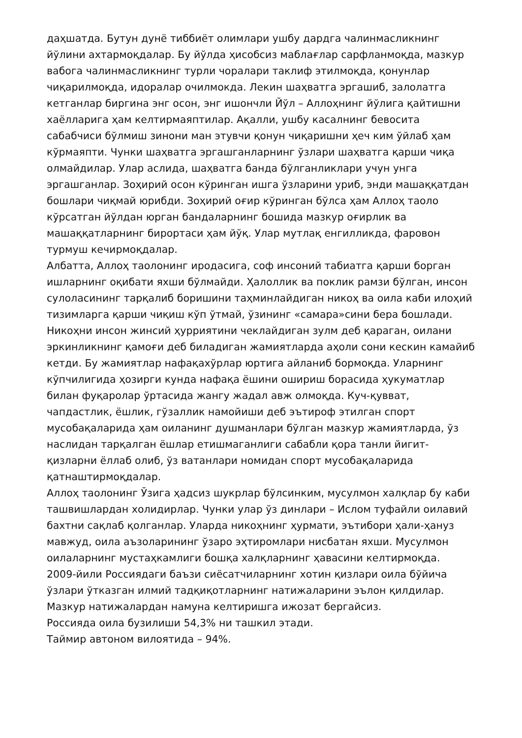даҳшатда. Бутун дунё тиббиёт олимлари ушбу дардга чалинмасликнинг йўлини ахтармоқдалар. Бу йўлда ҳисобсиз маблағлар сарфланмоқда, мазкур вабога чалинмасликнинг турли чоралари таклиф этилмоқда, қонунлар чиқарилмоқда, идоралар очилмокда. Лекин шаҳватга эргашиб, залолатга кетганлар биргина энг осон, энг ишончли Йўл – Аллоҳнинг йўлига қайтишни хаёлларига ҳам келтирмаяптилар. Ақалли, ушбу касалнинг бевосита сабабчиси бўлмиш зинони ман этувчи қонун чиқаришни ҳеч ким ўйлаб ҳам кўрмаяпти. Чунки шаҳватга эргашганларнинг ўзлари шаҳватга қарши чиқа олмайдилар. Улар аслида, шаҳватга банда бўлганликлари учун унга эргашганлар. Зоҳирий осон кўринган ишга ўзларини уриб, энди машаққатдан бошлари чиқмай юрибди. Зоҳирий оғир кўринган бўлса ҳам Аллоҳ таоло кўрсатган йўлдан юрган бандаларнинг бошида мазкур оғирлик ва машаққатларнинг бирортаси ҳам йўқ. Улар мутлақ енгилликда, фаровон турмуш кечирмоқдалар.
Албатта, Аллоҳ таолонинг иродасига, соф инсоний табиатга қарши борган ишларнинг оқибати яхши бўлмайди. Ҳалоллик ва поклик рамзи бўлган, инсон сулоласининг тарқалиб боришини таҳминлайдиган никоҳ ва оила каби илоҳий тизимларга қарши чиқиш кўп ўтмай, ўзининг «самара»сини бера бошлади. Никоҳни инсон жинсий ҳурриятини чеклайдиган зулм деб қараган, оилани эркинликнинг қамоғи деб биладиган жамиятларда аҳоли сони кескин камайиб кетди. Бу жамиятлар нафақахўрлар юртига айланиб бормоқда. Уларнинг кўпчилигида ҳозирги кунда нафақа ёшини ошириш борасида ҳукуматлар билан фуқаролар ўртасида жангу жадал авж олмоқда. Куч-қувват, чапдастлик, ёшлик, гўзаллик намойиши деб эътироф этилган спорт мусобақаларида ҳам оиланинг душманлари бўлган мазкур жамиятларда, ўз наслидан тарқалган ёшлар етишмаганлиги сабабли қора танли йигит-қизларни ёллаб олиб, ўз ватанлари номидан спорт мусобақаларида қатнаштирмоқдалар.
Аллоҳ таолонинг Ўзига ҳадсиз шукрлар бўлсинким, мусулмон халқлар бу каби ташвишлардан холидирлар. Чунки улар ўз динлари – Ислом туфайли оилавий бахтни сақлаб қолганлар. Уларда никоҳнинг ҳурмати, эътибори ҳали-ҳануз мавжуд, оила аъзоларининг ўзаро эҳтиромлари нисбатан яхши. Мусулмон оилаларнинг мустаҳкамлиги бошқа халқларнинг ҳавасини келтирмоқда.
2009-йили Россиядаги баъзи сиёсатчиларнинг хотин қизлари оила бўйича ўзлари ўтказган илмий тадқиқотларнинг натижаларини эълон қилдилар. Мазкур натижалардан намуна келтиришга ижозат бергайсиз.
Россияда оила бузилиши 54,3% ни ташкил этади.
Таймир автоном вилоятида – 94%.